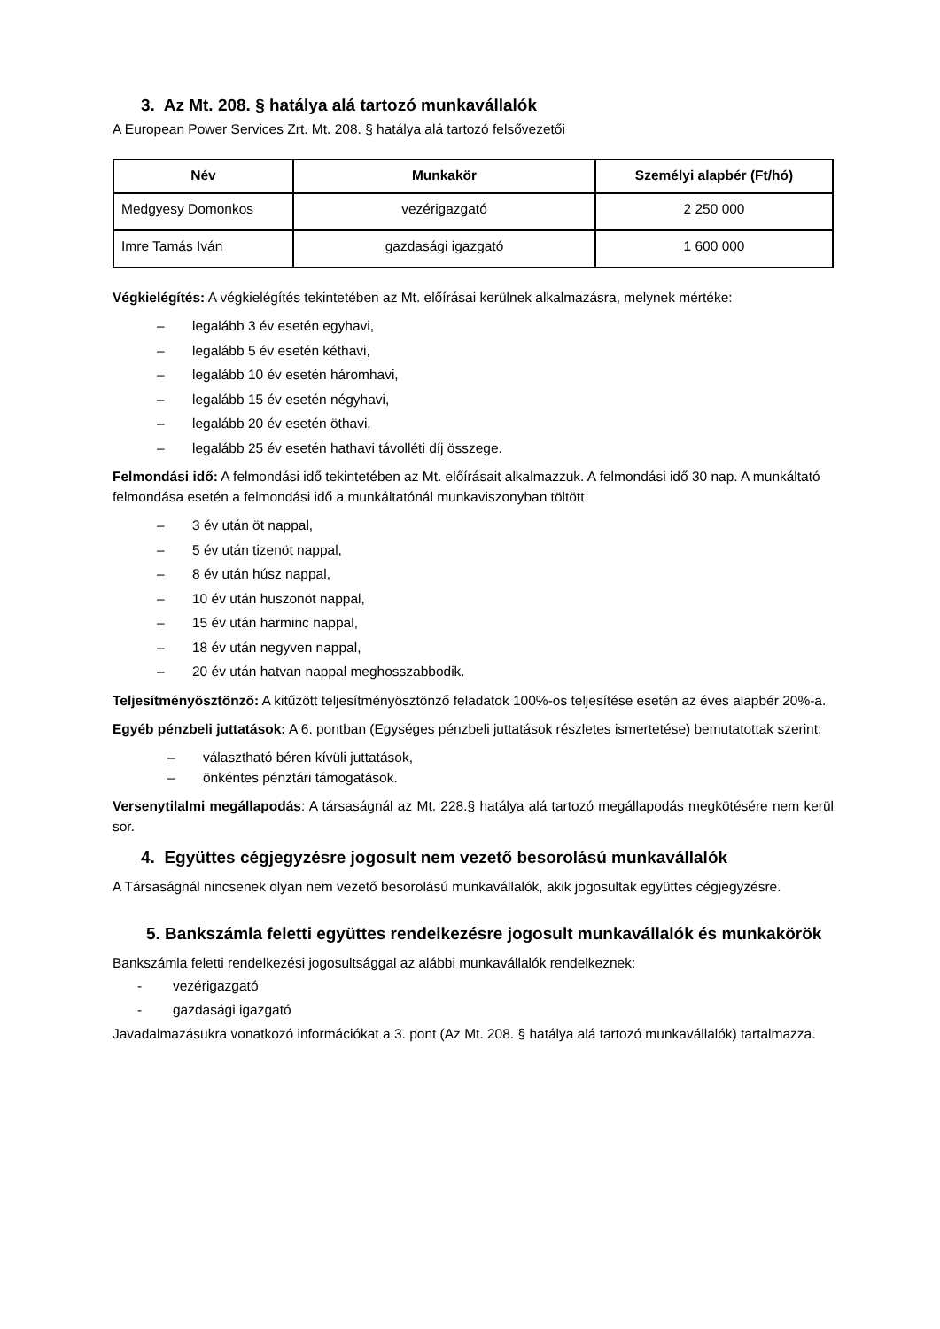3. Az Mt. 208. § hatálya alá tartozó munkavállalók
A European Power Services Zrt. Mt. 208. § hatálya alá tartozó felsővezetői
| Név | Munkakör | Személyi alapbér (Ft/hó) |
| --- | --- | --- |
| Medgyesy Domonkos | vezérigazgató | 2 250 000 |
| Imre Tamás Iván | gazdasági igazgató | 1 600 000 |
Végkielégítés: A végkielégítés tekintetében az Mt. előírásai kerülnek alkalmazásra, melynek mértéke:
– legalább 3 év esetén egyhavi,
– legalább 5 év esetén kéthavi,
– legalább 10 év esetén háromhavi,
– legalább 15 év esetén négyhavi,
– legalább 20 év esetén öthavi,
– legalább 25 év esetén hathavi távolléti díj összege.
Felmondási idő: A felmondási idő tekintetében az Mt. előírásait alkalmazzuk. A felmondási idő 30 nap. A munkáltató felmondása esetén a felmondási idő a munkáltatónál munkaviszonyban töltött
– 3 év után öt nappal,
– 5 év után tizenöt nappal,
– 8 év után húsz nappal,
– 10 év után huszonöt nappal,
– 15 év után harminc nappal,
– 18 év után negyven nappal,
– 20 év után hatvan nappal meghosszabbodik.
Teljesítményösztönző: A kitűzött teljesítményösztönző feladatok 100%-os teljesítése esetén az éves alapbér 20%-a.
Egyéb pénzbeli juttatások: A 6. pontban (Egységes pénzbeli juttatások részletes ismertetése) bemutatottak szerint:
– választható béren kívüli juttatások,
– önkéntes pénztári támogatások.
Versenytilalmi megállapodás: A társaságnál az Mt. 228.§ hatálya alá tartozó megállapodás megkötésére nem kerül sor.
4. Együttes cégjegyzésre jogosult nem vezető besorolású munkavállalók
A Társaságnál nincsenek olyan nem vezető besorolású munkavállalók, akik jogosultak együttes cégjegyzésre.
5. Bankszámla feletti együttes rendelkezésre jogosult munkavállalók és munkakörök
Bankszámla feletti rendelkezési jogosultsággal az alábbi munkavállalók rendelkeznek:
- vezérigazgató
- gazdasági igazgató
Javadalmazásukra vonatkozó információkat a 3. pont (Az Mt. 208. § hatálya alá tartozó munkavállalók) tartalmazza.